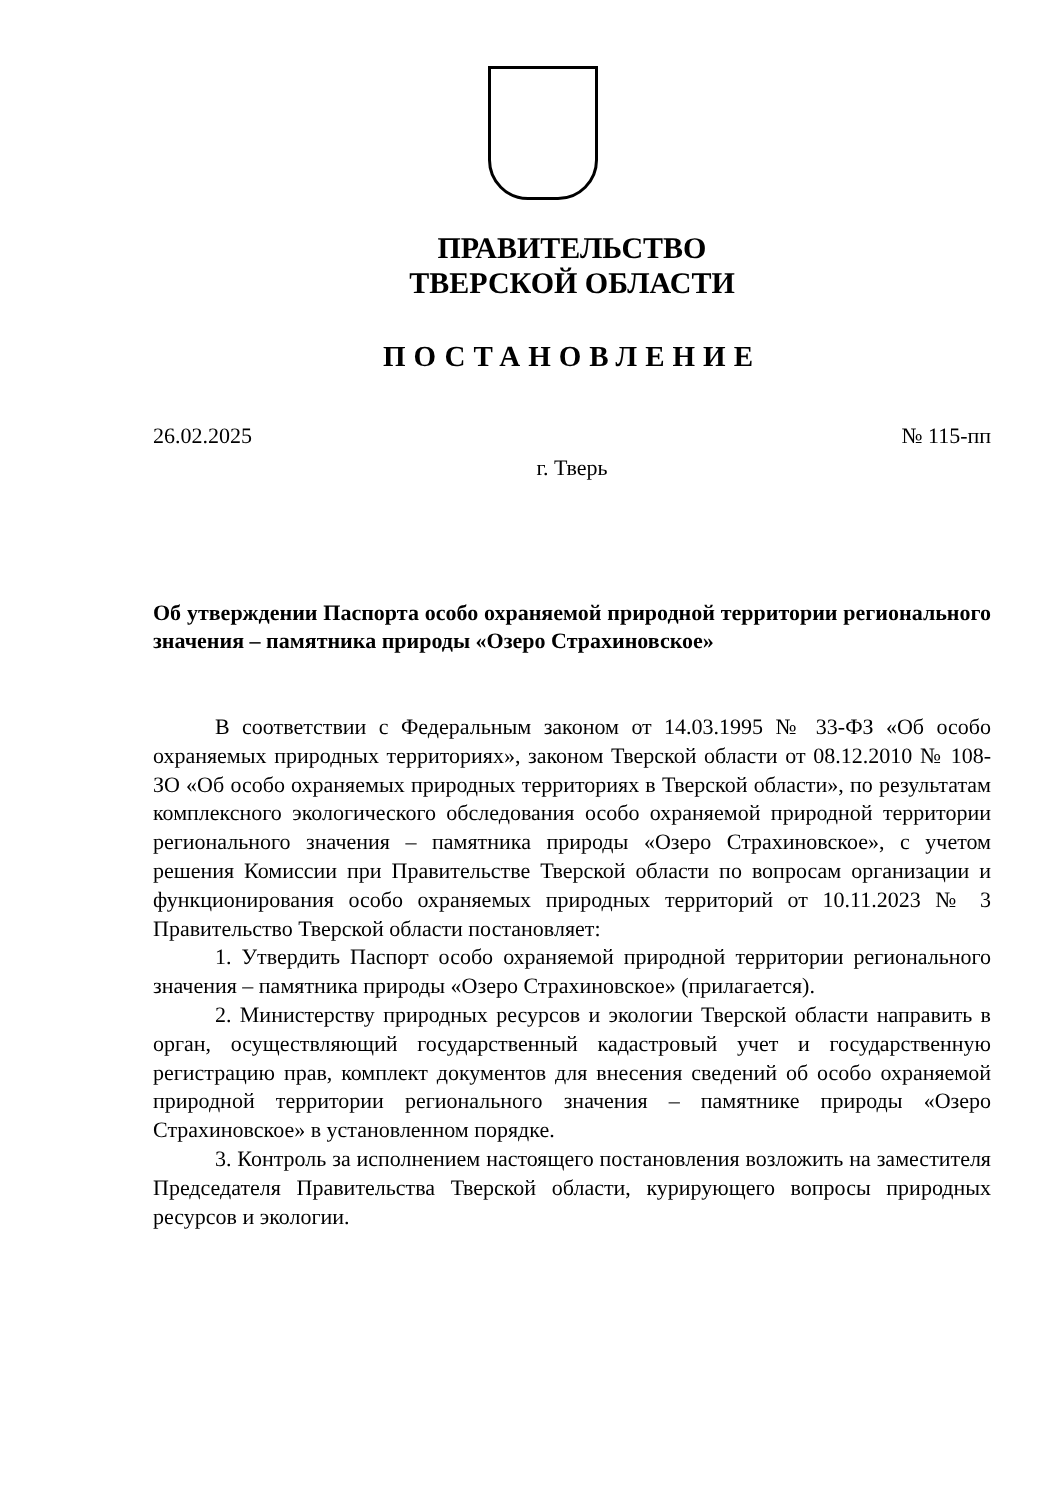ПРАВИТЕЛЬСТВО
ТВЕРСКОЙ ОБЛАСТИ
ПОСТАНОВЛЕНИЕ
26.02.2025 № 115-пп
г. Тверь
Об утверждении Паспорта особо охраняемой природной территории регионального значения – памятника природы «Озеро Страхиновское»
В соответствии с Федеральным законом от 14.03.1995 № 33-ФЗ «Об особо охраняемых природных территориях», законом Тверской области от 08.12.2010 № 108-ЗО «Об особо охраняемых природных территориях в Тверской области», по результатам комплексного экологического обследования особо охраняемой природной территории регионального значения – памятника природы «Озеро Страхиновское», с учетом решения Комиссии при Правительстве Тверской области по вопросам организации и функционирования особо охраняемых природных территорий от 10.11.2023 № 3 Правительство Тверской области постановляет:
1. Утвердить Паспорт особо охраняемой природной территории регионального значения – памятника природы «Озеро Страхиновское» (прилагается).
2. Министерству природных ресурсов и экологии Тверской области направить в орган, осуществляющий государственный кадастровый учет и государственную регистрацию прав, комплект документов для внесения сведений об особо охраняемой природной территории регионального значения – памятнике природы «Озеро Страхиновское» в установленном порядке.
3. Контроль за исполнением настоящего постановления возложить на заместителя Председателя Правительства Тверской области, курирующего вопросы природных ресурсов и экологии.